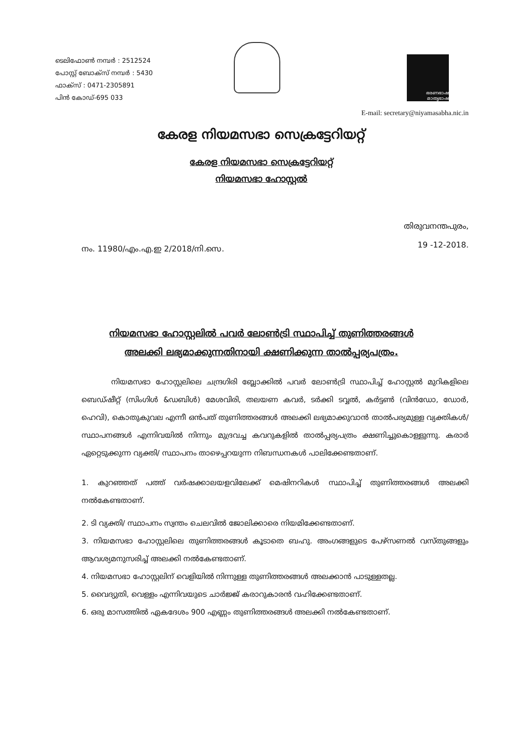ടെലിഫോൺ നമ്പർ : 2512524
പോസ്റ്റ് ബോക്സ് നമ്പർ : 5430
ഫാക്സ് : 0471-2305891
പിൻ കോഡ്-695 033
ഭരണഭാഷ മാതൃഭാഷ
E-mail: secretary@niyamasabha.nic.in
കേരള നിയമസഭാ സെക്രട്ടേറിയറ്റ്
കേരള നിയമസഭാ സെക്രട്ടേറിയറ്റ്
നിയമസഭാ ഹോസ്റ്റൽ
നം. 11980/എം.എ.ഇ 2/2018/നി.സെ.
തിരുവനന്തപുരം,
19 -12-2018.
നിയമസഭാ ഹോസ്റ്റലിൽ പവർ ലോൺട്രി സ്ഥാപിച്ച് തുണിത്തരങ്ങൾ
അലക്കി ലഭ്യമാക്കുന്നതിനായി ക്ഷണിക്കുന്ന താൽപ്പര്യപത്രം.
നിയമസഭാ ഹോസ്റ്റലിലെ ചന്ദ്രഗിരി ബ്ലോക്കിൽ പവർ ലോൺട്രി സ്ഥാപിച്ച് ഹോസ്റ്റൽ മുറികളിലെ ബെഡ്ഷീറ്റ് (സിംഗിൾ &ഡബിൾ) മേശവിരി, തലയണ കവർ, ടർക്കി ടവ്വൽ, കർട്ടൺ (വിൻഡോ, ഡോർ, ഹെവി), കൊതുകുവല എന്നീ ഒൻപത് തുണിത്തരങ്ങൾ അലക്കി ലഭ്യമാക്കുവാൻ താൽപര്യമുള്ള വ്യക്തികൾ/ സ്ഥാപനങ്ങൾ എന്നിവയിൽ നിന്നും മുദ്രവച്ച കവറുകളിൽ താൽപ്പര്യപത്രം ക്ഷണിച്ചുകൊള്ളുന്നു. കരാർ ഏറ്റെടുക്കുന്ന വ്യക്തി/ സ്ഥാപനം താഴെപ്പറയുന്ന നിബന്ധനകൾ പാലിക്കേണ്ടതാണ്.
1. കുറഞ്ഞത് പത്ത് വർഷക്കാലയളവിലേക്ക് മെഷിനറികൾ സ്ഥാപിച്ച് തുണിത്തരങ്ങൾ അലക്കി നൽകേണ്ടതാണ്.
2. ടി വ്യക്തി/ സ്ഥാപനം സ്വന്തം ചെലവിൽ ജോലിക്കാരെ നിയമിക്കേണ്ടതാണ്.
3. നിയമസഭാ ഹോസ്റ്റലിലെ തുണിത്തരങ്ങൾ കൂടാതെ ബഹു. അംഗങ്ങളുടെ പേഴ്സണൽ വസ്തുങ്ങളും ആവശ്യമനുസരിച്ച് അലക്കി നൽകേണ്ടതാണ്.
4. നിയമസഭാ ഹോസ്റ്റലിന് വെളിയിൽ നിന്നുള്ള തുണിത്തരങ്ങൾ അലക്കാൻ പാടുള്ളതല്ല.
5. വൈദ്യുതി, വെള്ളം എന്നിവയുടെ ചാർജ്ജ് കരാറുകാരൻ വഹിക്കേണ്ടതാണ്.
6. ഒരു മാസത്തിൽ ഏകദേശം 900 എണ്ണം തുണിത്തരങ്ങൾ അലക്കി നൽകേണ്ടതാണ്.